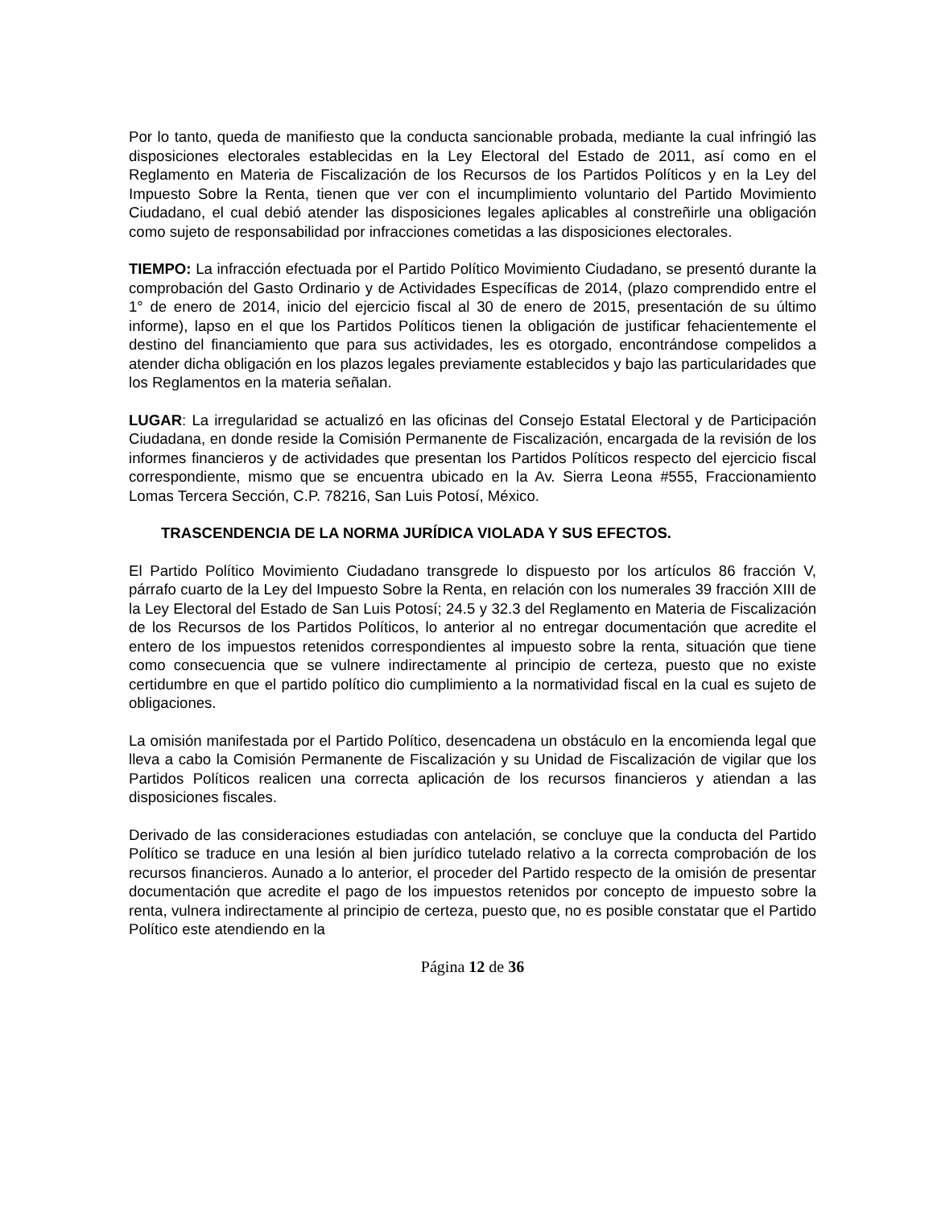Por lo tanto, queda de manifiesto que la conducta sancionable probada, mediante la cual infringió las disposiciones electorales establecidas en la Ley Electoral del Estado de 2011, así como en el Reglamento en Materia de Fiscalización de los Recursos de los Partidos Políticos y en la Ley del Impuesto Sobre la Renta, tienen que ver con el incumplimiento voluntario del Partido Movimiento Ciudadano, el cual debió atender las disposiciones legales aplicables al constreñirle una obligación como sujeto de responsabilidad por infracciones cometidas a las disposiciones electorales.
TIEMPO: La infracción efectuada por el Partido Político Movimiento Ciudadano, se presentó durante la comprobación del Gasto Ordinario y de Actividades Específicas de 2014, (plazo comprendido entre el 1° de enero de 2014, inicio del ejercicio fiscal al 30 de enero de 2015, presentación de su último informe), lapso en el que los Partidos Políticos tienen la obligación de justificar fehacientemente el destino del financiamiento que para sus actividades, les es otorgado, encontrándose compelidos a atender dicha obligación en los plazos legales previamente establecidos y bajo las particularidades que los Reglamentos en la materia señalan.
LUGAR: La irregularidad se actualizó en las oficinas del Consejo Estatal Electoral y de Participación Ciudadana, en donde reside la Comisión Permanente de Fiscalización, encargada de la revisión de los informes financieros y de actividades que presentan los Partidos Políticos respecto del ejercicio fiscal correspondiente, mismo que se encuentra ubicado en la Av. Sierra Leona #555, Fraccionamiento Lomas Tercera Sección, C.P. 78216, San Luis Potosí, México.
TRASCENDENCIA DE LA NORMA JURÍDICA VIOLADA Y SUS EFECTOS.
El Partido Político Movimiento Ciudadano transgrede lo dispuesto por los artículos 86 fracción V, párrafo cuarto de la Ley del Impuesto Sobre la Renta, en relación con los numerales 39 fracción XIII de la Ley Electoral del Estado de San Luis Potosí; 24.5 y 32.3 del Reglamento en Materia de Fiscalización de los Recursos de los Partidos Políticos, lo anterior al no entregar documentación que acredite el entero de los impuestos retenidos correspondientes al impuesto sobre la renta, situación que tiene como consecuencia que se vulnere indirectamente al principio de certeza, puesto que no existe certidumbre en que el partido político dio cumplimiento a la normatividad fiscal en la cual es sujeto de obligaciones.
La omisión manifestada por el Partido Político, desencadena un obstáculo en la encomienda legal que lleva a cabo la Comisión Permanente de Fiscalización y su Unidad de Fiscalización de vigilar que los Partidos Políticos realicen una correcta aplicación de los recursos financieros y atiendan a las disposiciones fiscales.
Derivado de las consideraciones estudiadas con antelación, se concluye que la conducta del Partido Político se traduce en una lesión al bien jurídico tutelado relativo a la correcta comprobación de los recursos financieros. Aunado a lo anterior, el proceder del Partido respecto de la omisión de presentar documentación que acredite el pago de los impuestos retenidos por concepto de impuesto sobre la renta, vulnera indirectamente al principio de certeza, puesto que, no es posible constatar que el Partido Político este atendiendo en la
Página 12 de 36